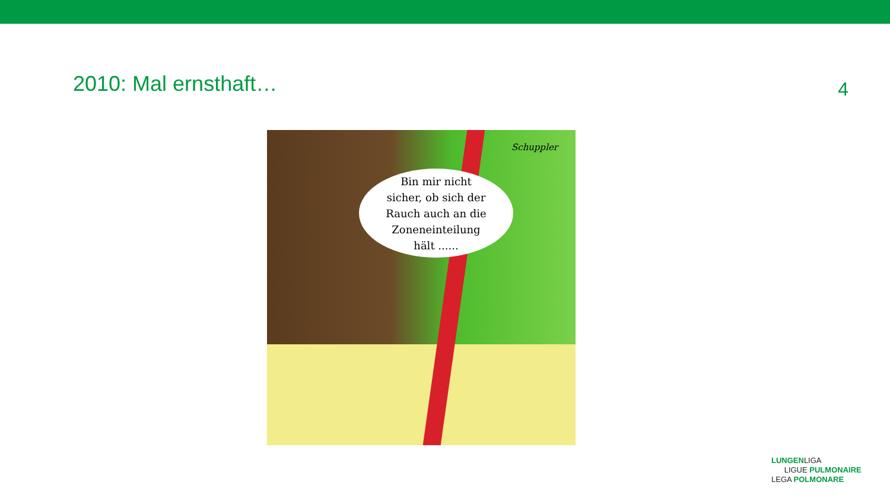2010: Mal ernsthaft…
4
Schuppler
Bin mir nicht
sicher, ob sich der
Rauch auch an die
Zoneneinteilung
hält ......
LUNGENLIGA
LIGUE PULMONAIRE
LEGA POLMONARE